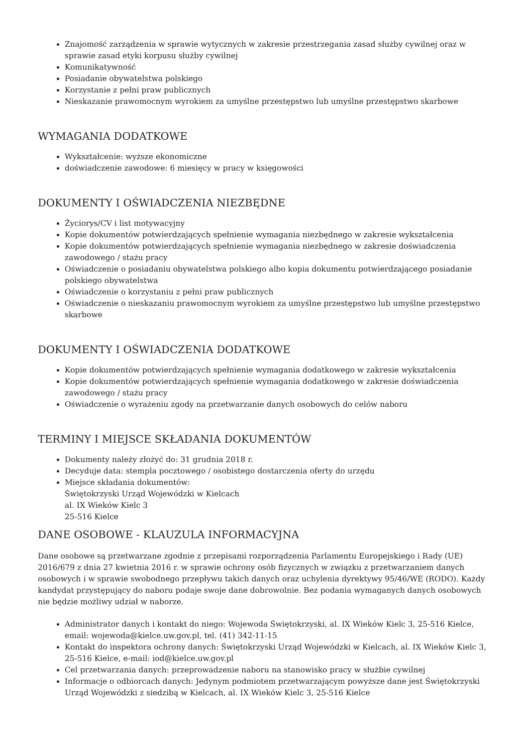Znajomość zarządzenia w sprawie wytycznych w zakresie przestrzegania zasad służby cywilnej oraz w sprawie zasad etyki korpusu służby cywilnej
Komunikatywność
Posiadanie obywatelstwa polskiego
Korzystanie z pełni praw publicznych
Nieskazanie prawomocnym wyrokiem za umyślne przestępstwo lub umyślne przestępstwo skarbowe
WYMAGANIA DODATKOWE
Wykształcenie: wyższe ekonomiczne
doświadczenie zawodowe: 6 miesięcy w pracy w księgowości
DOKUMENTY I OŚWIADCZENIA NIEZBĘDNE
Życiorys/CV i list motywacyjny
Kopie dokumentów potwierdzających spełnienie wymagania niezbędnego w zakresie wykształcenia
Kopie dokumentów potwierdzających spełnienie wymagania niezbędnego w zakresie doświadczenia zawodowego / stażu pracy
Oświadczenie o posiadaniu obywatelstwa polskiego albo kopia dokumentu potwierdzającego posiadanie polskiego obywatelstwa
Oświadczenie o korzystaniu z pełni praw publicznych
Oświadczenie o nieskazaniu prawomocnym wyrokiem za umyślne przestępstwo lub umyślne przestępstwo skarbowe
DOKUMENTY I OŚWIADCZENIA DODATKOWE
Kopie dokumentów potwierdzających spełnienie wymagania dodatkowego w zakresie wykształcenia
Kopie dokumentów potwierdzających spełnienie wymagania dodatkowego w zakresie doświadczenia zawodowego / stażu pracy
Oświadczenie o wyrażeniu zgody na przetwarzanie danych osobowych do celów naboru
TERMINY I MIEJSCE SKŁADANIA DOKUMENTÓW
Dokumenty należy złożyć do: 31 grudnia 2018 r.
Decyduje data: stempla pocztowego / osobistego dostarczenia oferty do urzędu
Miejsce składania dokumentów:
Świętokrzyski Urząd Wojewódzki w Kielcach
al. IX Wieków Kielc 3
25-516 Kielce
DANE OSOBOWE - KLAUZULA INFORMACYJNA
Dane osobowe są przetwarzane zgodnie z przepisami rozporządzenia Parlamentu Europejskiego i Rady (UE) 2016/679 z dnia 27 kwietnia 2016 r. w sprawie ochrony osób fizycznych w związku z przetwarzaniem danych osobowych i w sprawie swobodnego przepływu takich danych oraz uchylenia dyrektywy 95/46/WE (RODO). Każdy kandydat przystępujący do naboru podaje swoje dane dobrowolnie. Bez podania wymaganych danych osobowych nie będzie możliwy udział w naborze.
Administrator danych i kontakt do niego: Wojewoda Świętokrzyski, al. IX Wieków Kielc 3, 25-516 Kielce, email: wojewoda@kielce.uw.gov.pl, tel. (41) 342-11-15
Kontakt do inspektora ochrony danych: Świętokrzyski Urząd Wojewódzki w Kielcach, al. IX Wieków Kielc 3, 25-516 Kielce, e-mail: iod@kielce.uw.gov.pl
Cel przetwarzania danych: przeprowadzenie naboru na stanowisko pracy w służbie cywilnej
Informacje o odbiorcach danych: Jedynym podmiotem przetwarzającym powyższe dane jest Świętokrzyski Urząd Wojewódzki z siedzibą w Kielcach, al. IX Wieków Kielc 3, 25-516 Kielce